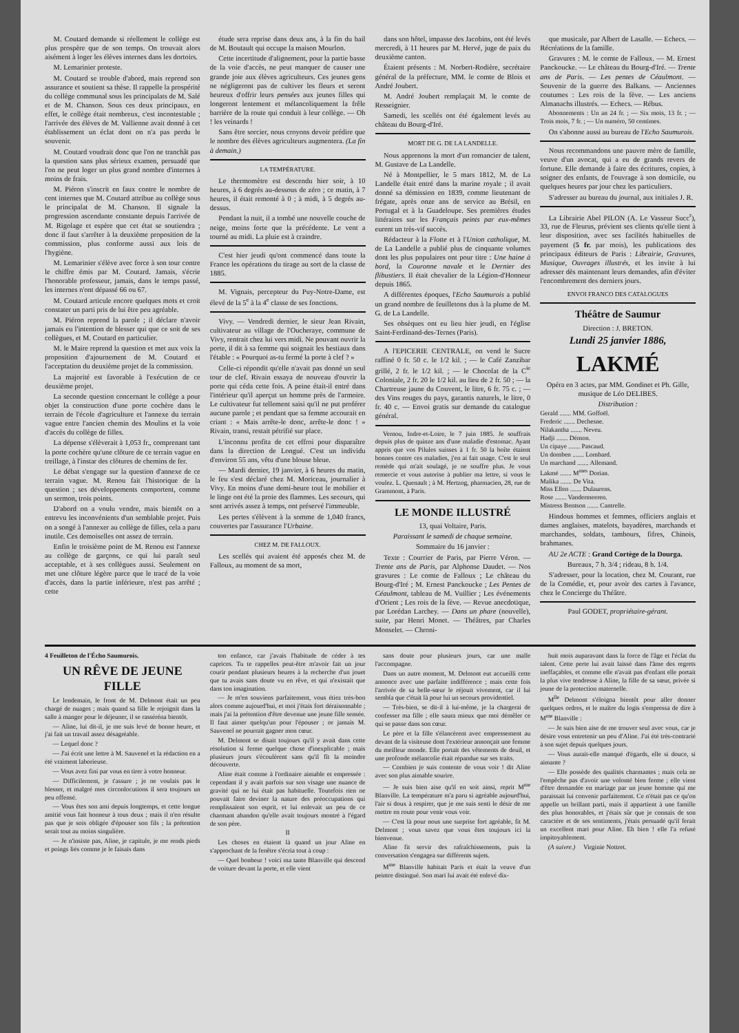M. Coutard demande si réellement le collège est plus prospère que de son temps. On trouvait alors aisément à loger les élèves internes dans les dortoirs.
M. Lemarinier proteste.
M. Coutard se trouble d'abord, mais reprend son assurance et soutient sa thèse. Il rappelle la prospérité du collège communal sous les principalats de M. Salé et de M. Chanson. Sous ces deux principaux, en effet, le collège était nombreux, c'est incontestable ; l'arrivée des élèves de M. Vallienne avait donné à cet établissement un éclat dont on n'a pas perdu le souvenir.
M. Coutard voudrait donc que l'on ne tranchât pas la question sans plus sérieux examen, persuadé que l'on ne peut loger un plus grand nombre d'internes à moins de frais.
M. Piéron s'inscrit en faux contre le nombre de cent internes que M. Coutard attribue au collège sous le principalat de M. Chanson. Il signale la progression ascendante constante depuis l'arrivée de M. Rigolage et espère que cet état se soutiendra ; donc il faut s'arrêter à la deuxième proposition de la commission, plus conforme aussi aux lois de l'hygiène.
M. Lemarinier s'élève avec force à son tour contre le chiffre émis par M. Coutard. Jamais, s'écrie l'honorable professeur, jamais, dans le temps passé, les internes n'ont dépassé 66 ou 67.
M. Coutard articule encore quelques mots et croit constater un parti pris de lui être peu agréable.
M. Piéron reprend la parole ; il déclare n'avoir jamais eu l'intention de blesser qui que ce soit de ses collègues, et M. Coutard en particulier.
M. le Maire reprend la question et met aux voix la proposition d'ajournement de M. Coutard et l'acceptation du deuxième projet de la commission.
La majorité est favorable à l'exécution de ce deuxième projet.
La seconde question concernant le collège a pour objet la construction d'une porte cochère dans le terrain de l'école d'agriculture et l'annexe du terrain vague entre l'ancien chemin des Moulins et la voie d'accès du collège de filles.
La dépense s'élèverait à 1,053 fr., comprenant tant la porte cochère qu'une clôture de ce terrain vague en treillage, à l'instar des clôtures de chemins de fer.
Le débat s'engage sur la question d'annexe de ce terrain vague. M. Renou fait l'historique de la question ; ses développements comportent, comme un sermon, trois points.
D'abord on a voulu vendre, mais bientôt on a entrevu les inconvénients d'un semblable projet. Puis on a songé à l'annexer au collège de filles, cela a paru inutile. Ces demoiselles ont assez de terrain.
Enfin le troisième point de M. Renou est l'annexe au collège de garçons, ce qui lui paraît seul acceptable, et à ses collègues aussi. Seulement on met une clôture légère parce que le tracé de la voie d'accès, dans la partie inférieure, n'est pas arrêté ; cette
étude sera reprise dans deux ans, à la fin du bail de M. Boutault qui occupe la maison Mourlon.
Cette incertitude d'alignement, pour la partie basse de la voie d'accès, ne peut manquer de causer une grande joie aux élèves agriculteurs. Ces jeunes gens ne négligeront pas de cultiver les fleurs et seront heureux d'offrir leurs pensées aux jeunes filles qui longeront lentement et mélancoliquement la frêle barrière de la route qui conduit à leur collège. — Oh ! les veinards !
Sans être sorcier, nous croyons devoir prédire que le nombre des élèves agriculteurs augmentera. (La fin à demain.)
LA TEMPÉRATURE.
Le thermomètre est descendu hier soir, à 10 heures, à 6 degrés au-dessous de zéro ; ce matin, à 7 heures, il était remonté à 0 ; à midi, à 5 degrés au-dessus.
Pendant la nuit, il a tombé une nouvelle couche de neige, moins forte que la précédente. Le vent a tourné au midi. La pluie est à craindre.
C'est hier jeudi qu'ont commencé dans toute la France les opérations du tirage au sort de la classe de 1885.
M. Vignais, percepteur du Puy-Notre-Dame, est élevé de la 5<sup>e</sup> à la 4<sup>e</sup> classe de ses fonctions.
Vivy. — Vendredi dernier, le sieur Jean Rivain, cultivateur au village de l'Oucheraye, commune de Vivy, rentrait chez lui vers midi. Ne pouvant ouvrir la porte, il dit à sa femme qui soignait les bestiaux dans l'étable : « Pourquoi as-tu fermé la porte à clef ? »
Celle-ci répondit qu'elle n'avait pas donné un seul tour de clef. Rivain essaya de nouveau d'ouvrir la porte qui céda cette fois. A peine était-il entré dans l'intérieur qu'il aperçut un homme près de l'armoire. Le cultivateur fut tellement saisi qu'il ne put proférer aucune parole ; et pendant que sa femme accourait en criant : « Mais arrête-le donc, arrête-le donc ! » Rivain, transi, restait pétrifié sur place.
L'inconnu profita de cet effroi pour disparaître dans la direction de Longué. C'est un individu d'environ 55 ans, vêtu d'une blouse bleue.
— Mardi dernier, 19 janvier, à 6 heures du matin, le feu s'est déclaré chez M. Moriceau, journalier à Vivy. En moins d'une demi-heure tout le mobilier et le linge ont été la proie des flammes. Les secours, qui sont arrivés assez à temps, ont préservé l'immeuble.
Les pertes s'élèvent à la somme de 1,040 francs, couvertes par l'assurance l'Urbaine.
CHEZ M. DE FALLOUX.
Les scellés qui avaient été apposés chez M. de Falloux, au moment de sa mort,
dans son hôtel, impasse des Jacobins, ont été levés mercredi, à 11 heures par M. Hervé, juge de paix du deuxième canton.
Étaient présents : M. Norbert-Rodière, secrétaire général de la préfecture, MM. le comte de Blois et André Joubert.
M. André Joubert remplaçait M. le comte de Resseignier.
Samedi, les scellés ont été également levés au château du Bourg-d'Iré.
MORT DE G. DE LA LANDELLE.
Nous apprenons la mort d'un romancier de talent, M. Gustave de La Landelle.
Né à Montpellier, le 5 mars 1812, M. de La Landelle était entré dans la marine royale ; il avait donné sa démission en 1839, comme lieutenant de frégate, après onze ans de service au Brésil, en Portugal et à la Guadeloupe. Ses premières études littéraires sur les Français peints par eux-mêmes eurent un très-vif succès.
Rédacteur à la Flotte et à l'Union catholique, M. de La Landelle a publié plus de cinquante volumes dont les plus populaires ont pour titre : Une haine à bord, la Couronne navale et le Dernier des flibustiers. Il était chevalier de la Légion-d'Honneur depuis 1865.
A différentes époques, l'Echo Saumurois a publié un grand nombre de feuilletons dus à la plume de M. G. de La Landelle.
Ses obsèques ont eu lieu hier jeudi, en l'église Saint-Ferdinand-des-Ternes (Paris).
A l'EPICERIE CENTRALE, on vend le Sucre raffiné 0 fr. 50 c. le 1/2 kil. ; — le Café Zanzibar grillé, 2 fr. le 1/2 kil. ; — le Chocolat de la C<sup>ie</sup> Coloniale, 2 fr. 20 le 1/2 kil. au lieu de 2 fr. 50 ; — la Chartreuse jaune du Couvent, le litre, 6 fr. 75 c. ; — des Vins rouges du pays, garantis naturels, le litre, 0 fr. 40 c. — Envoi gratis sur demande du catalogue général.
Vernou, Indre-et-Loire, le 7 juin 1885. Je souffrais depuis plus de quinze ans d'une maladie d'estomac. Ayant appris que vos Pilules suisses à 1 fr. 50 la boîte étaient bonnes contre ces maladies, j'en ai fait usage. C'est le seul remède qui m'ait soulagé, je ne souffre plus. Je vous remercie et vous autorise à publier ma lettre, si vous le voulez. L. Quenault ; à M. Hertzog, pharmacien, 28, rue de Grammont, à Paris.
LE MONDE ILLUSTRÉ
13, quai Voltaire, Paris.
Paraissant le samedi de chaque semaine.
Sommaire du 16 janvier :
Texte : Courrier de Paris, par Pierre Véron. — Trente ans de Paris, par Alphonse Daudet. — Nos gravures : Le comte de Falloux ; Le château du Bourg-d'Iré ; M. Ernest Panckoucke ; Les Pentes de Céaulmont, tableau de M. Vuillier ; Les événements d'Orient ; Les rois de la fève. — Revue anecdotique, par Lorédan Larchey. — Dans un phare (nouvelle), suite, par Henri Monet. — Théâtres, par Charles Monselet. — Chroni-
que musicale, par Albert de Lasalle. — Echecs. — Récréations de la famille.
Gravures : M. le comte de Falloux. — M. Ernest Panckoucke. — Le château du Bourg-d'Iré. — Trente ans de Paris. — Les pentes de Céaulmont. — Souvenir de la guerre des Balkans. — Anciennes coutumes : Les rois de la fève. — Les anciens Almanachs illustrés. — Echecs. — Rébus.
Abonnements : Un an 24 fr. ; — Six mois, 13 fr. ; — Trois mois, 7 fr. ; — Un numéro, 50 centimes.
On s'abonne aussi au bureau de l'Echo Saumurois.
Nous recommandons une pauvre mère de famille, veuve d'un avocat, qui a eu de grands revers de fortune. Elle demande à faire des écritures, copies, à soigner des enfants, de l'ouvrage à son domicile, ou quelques heures par jour chez les particuliers.
S'adresser au bureau du journal, aux initiales J. R.
La Librairie Abel PILON (A. Le Vasseur Succ<sup>r</sup>), 33, rue de Fleurus, prévient ses clients qu'elle tient à leur disposition, avec ses facilités habituelles de payement (5 fr. par mois), les publications des principaux éditeurs de Paris : Librairie, Gravures, Musique, Ouvrages illustrés, et les invite à lui adresser dès maintenant leurs demandes, afin d'éviter l'encombrement des derniers jours.
ENVOI FRANCO DES CATALOGUES
Théâtre de Saumur
Direction : J. BRETON.
Lundi 25 janvier 1886,
LAKMÉ
Opéra en 3 actes, par MM. Gondinet et Ph. Gille, musique de Léo DELIBES.
Distribution :
Gerald ....... MM. Goffoël.
Frederic ....... Dechesne.
Nilakantha ....... Neveu.
Hadji ....... Démon.
Un cipaye ....... Pascaud.
Un domben ....... Lombard.
Un marchand ....... Allemand.
Lakmé ....... M<sup>mes</sup> Dorian.
Malika ....... De Vita.
Miss Ellen ....... Dulaurens.
Rose ....... Vandermeeren.
Mistress Bentson ....... Cantrelle.
Hindous hommes et femmes, officiers anglais et dames anglaises, matelots, bayadères, marchands et marchandes, soldats, tambours, fifres, Chinois, brahmanes.
AU 2e ACTE : Grand Cortège de la Dourga.
Bureaux, 7 h. 3/4 ; rideau, 8 h. 1/4.
S'adresser, pour la location, chez M. Courant, rue de la Comédie, et, pour avoir des cartes à l'avance, chez le Concierge du Théâtre.
Paul GODET, propriétaire-gérant.
4 Feuilleton de l'Écho Saumurois.
UN RÊVE DE JEUNE FILLE
Le lendemain, le front de M. Delmont était un peu chargé de nuages ; mais quand sa fille le rejoignit dans la salle à manger pour le déjeuner, il se rasséréna bientôt.
— Aline, lui dit-il, je me suis levé de bonne heure, et j'ai fait un travail assez désagréable.
— Lequel donc ?
— J'ai écrit une lettre à M. Sauvenel et la rédaction en a été vraiment laborieuse.
— Vous avez fini par vous en tirer à votre honneur.
— Difficilement, je t'assure ; je ne voulais pas le blesser, et malgré mes circonlocutions il sera toujours un peu offensé.
— Vous êtes son ami depuis longtemps, et cette longue amitié vous fait honneur à tous deux ; mais il n'en résulte pas que je sois obligée d'épouser son fils ; la prétention serait tout au moins singulière.
— Je n'insiste pas, Aline, je capitule, je me rends pieds et poings liés comme je le faisais dans
ton enfance, car j'avais l'habitude de céder à tes caprices. Tu te rappelles peut-être m'avoir fait un jour courir pendant plusieurs heures à la recherche d'un jouet que tu avais sans doute vu en rêve, et qui n'existait que dans ton imagination.
— Je m'en souviens parfaitement, vous étiez très-bon alors comme aujourd'hui, et moi j'étais fort déraisonnable ; mais j'ai la prétention d'être devenue une jeune fille sensée. Il faut aimer quelqu'un pour l'épouser ; or jamais M. Sauvenel ne pourrait gagner mon cœur.
M. Delmont se disait toujours qu'il y avait dans cette résolution si ferme quelque chose d'inexplicable ; mais plusieurs jours s'écoulèrent sans qu'il fît la moindre découverte.
Aline était comme à l'ordinaire aimable et empressée : cependant il y avait parfois sur son visage une nuance de gravité qui ne lui était pas habituelle. Toutefois rien ne pouvait faire deviner la nature des préoccupations qui remplissaient son esprit, et lui enlevait un peu de ce charmant abandon qu'elle avait toujours montré à l'égard de son père.
II
Les choses en étaient là quand un jour Aline en s'approchant de la fenêtre s'écria tout à coup :
— Quel bonheur ! voici ma tante Blanville qui descend de voiture devant la porte, et elle vient
sans doute pour plusieurs jours, car une malle l'accompagne.
Dans un autre moment, M. Delmont eut accueilli cette annonce avec une parfaite indifférence ; mais cette fois l'arrivée de sa belle-sœur le réjouit vivement, car il lui sembla que c'était là pour lui un secours providentiel.
— Très-bien, se dit-il à lui-même, je la chargerai de confesser ma fille ; elle saura mieux que moi démêler ce qui se passe dans son cœur.
Le père et la fille s'élancèrent avec empressement au devant de la visiteuse dont l'extérieur annonçait une femme du meilleur monde. Elle portait des vêtements de deuil, et une profonde mélancolie était répandue sur ses traits.
— Combien je suis contente de vous voir ! dit Aline avec son plus aimable sourire.
— Je suis bien aise qu'il en soit ainsi, reprit M<sup>me</sup> Blanville. La température m'a paru si agréable aujourd'hui, l'air si doux à respirer, que je me suis senti le désir de me mettre en route pour venir vous voir.
— C'est là pour nous une surprise fort agréable, fit M. Delmont ; vous savez que vous êtes toujours ici la bienvenue.
Aline fit servir des rafraîchissements, puis la conversation s'engagea sur différents sujets.
M<sup>me</sup> Blanville habitait Paris et était la veuve d'un peintre distingué. Son mari lui avait été enlevé dix-
huit mois auparavant dans la force de l'âge et l'éclat du talent. Cette perte lui avait laissé dans l'âme des regrets ineffaçables, et comme elle n'avait pas d'enfant elle portait la plus vive tendresse à Aline, la fille de sa sœur, privée si jeune de la protection maternelle.
M<sup>lle</sup> Delmont s'éloigna bientôt pour aller donner quelques ordres, et le maître du logis s'empressa de dire à M<sup>me</sup> Blanville :
— Je suis bien aise de me trouver seul avec vous, car je désire vous entretenir un peu d'Aline. J'ai été très-contrarié à son sujet depuis quelques jours.
— Vous aurait-elle manqué d'égards, elle si douce, si aimante ?
— Elle possède des qualités charmantes ; mais cela ne l'empêche pas d'avoir une volonté bien ferme ; elle vient d'être demandée en mariage par un jeune homme qui me paraissait lui convenir parfaitement. Ce n'était pas ce qu'on appelle un brillant parti, mais il appartient à une famille des plus honorables, et j'étais sûr que je connais de son caractère et de ses sentiments, j'étais persuadé qu'il ferait un excellent mari pour Aline. Eh bien ! elle l'a refusé impitoyablement.
(A suivre.) Virginie Nottret.